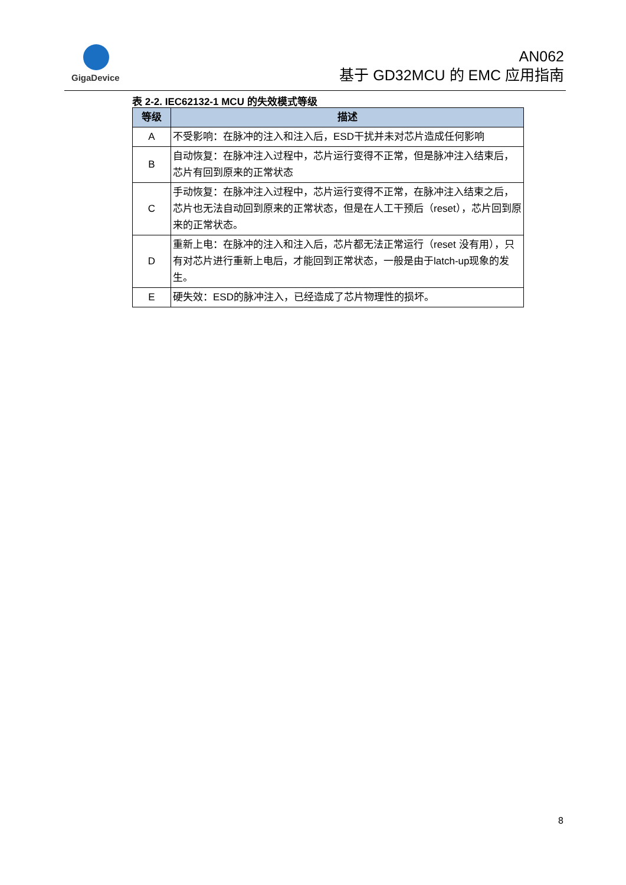GigaDevice
AN062
基于 GD32MCU 的 EMC 应用指南
表 2-2. IEC62132-1 MCU 的失效模式等级
| 等级 | 描述 |
| --- | --- |
| A | 不受影响：在脉冲的注入和注入后，ESD干扰并未对芯片造成任何影响 |
| B | 自动恢复：在脉冲注入过程中，芯片运行变得不正常，但是脉冲注入结束后，芯片有回到原来的正常状态 |
| C | 手动恢复：在脉冲注入过程中，芯片运行变得不正常，在脉冲注入结束之后，芯片也无法自动回到原来的正常状态，但是在人工干预后（reset），芯片回到原来的正常状态。 |
| D | 重新上电：在脉冲的注入和注入后，芯片都无法正常运行（reset 没有用），只有对芯片进行重新上电后，才能回到正常状态，一般是由于latch-up现象的发生。 |
| E | 硬失效：ESD的脉冲注入，已经造成了芯片物理性的损坏。 |
8